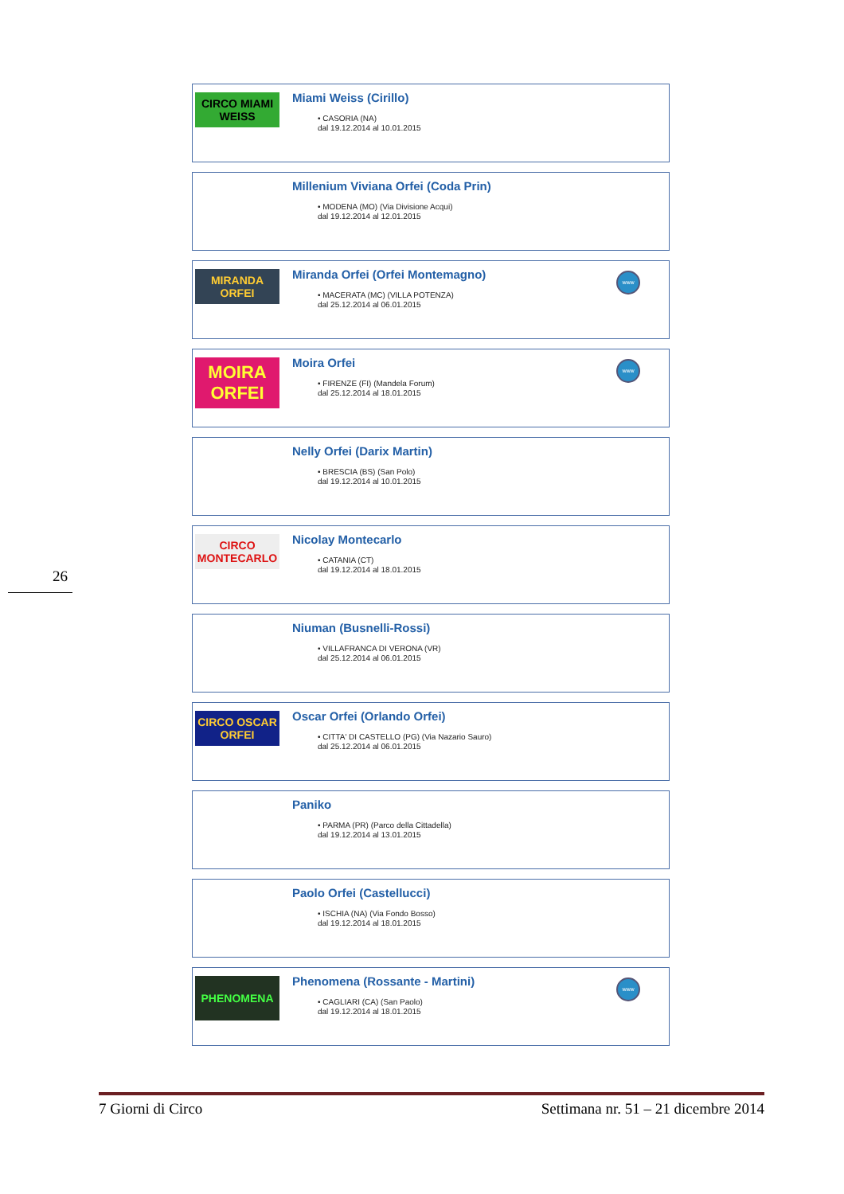CIRCO MIAMI WEISS
Miami Weiss (Cirillo)
• CASORIA (NA)
dal 19.12.2014 al 10.01.2015
Millenium Viviana Orfei (Coda Prin)
• MODENA (MO) (Via Divisione Acqui)
dal 19.12.2014 al 12.01.2015
MIRANDA ORFEI
Miranda Orfei (Orfei Montemagno)
• MACERATA (MC) (VILLA POTENZA)
dal 25.12.2014 al 06.01.2015
www
MOIRA ORFEI
Moira Orfei
• FIRENZE (FI) (Mandela Forum)
dal 25.12.2014 al 18.01.2015
www
Nelly Orfei (Darix Martin)
• BRESCIA (BS) (San Polo)
dal 19.12.2014 al 10.01.2015
CIRCO MONTECARLO
Nicolay Montecarlo
• CATANIA (CT)
dal 19.12.2014 al 18.01.2015
Niuman (Busnelli-Rossi)
• VILLAFRANCA DI VERONA (VR)
dal 25.12.2014 al 06.01.2015
CIRCO OSCAR ORFEI
Oscar Orfei (Orlando Orfei)
• CITTA' DI CASTELLO (PG) (Via Nazario Sauro)
dal 25.12.2014 al 06.01.2015
Paniko
• PARMA (PR) (Parco della Cittadella)
dal 19.12.2014 al 13.01.2015
Paolo Orfei (Castellucci)
• ISCHIA (NA) (Via Fondo Bosso)
dal 19.12.2014 al 18.01.2015
PHENOMENA
Phenomena (Rossante - Martini)
• CAGLIARI (CA) (San Paolo)
dal 19.12.2014 al 18.01.2015
www
26
7 Giorni di Circo Settimana nr. 51 – 21 dicembre 2014